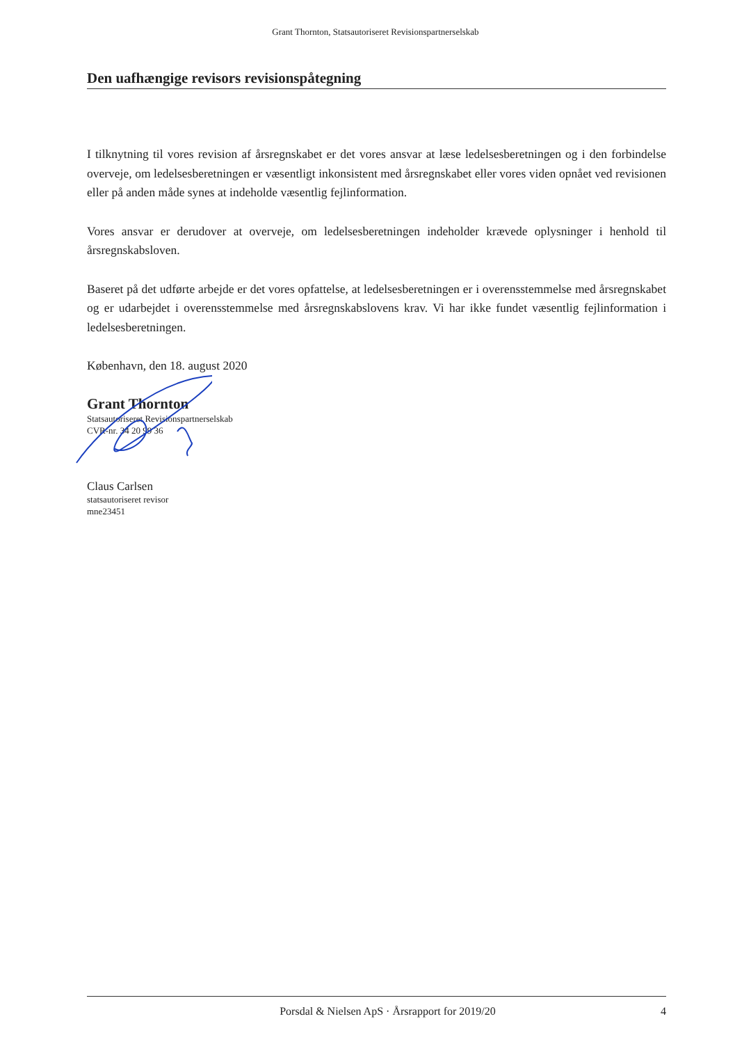Grant Thornton, Statsautoriseret Revisionspartnerselskab
Den uafhængige revisors revisionspåtegning
I tilknytning til vores revision af årsregnskabet er det vores ansvar at læse ledelsesberetningen og i den forbindelse overveje, om ledelsesberetningen er væsentligt inkonsistent med årsregnskabet eller vores viden opnået ved revisionen eller på anden måde synes at indeholde væsentlig fejlinformation.
Vores ansvar er derudover at overveje, om ledelsesberetningen indeholder krævede oplysninger i henhold til årsregnskabsloven.
Baseret på det udførte arbejde er det vores opfattelse, at ledelsesberetningen er i overensstemmelse med årsregnskabet og er udarbejdet i overensstemmelse med årsregnskabslovens krav. Vi har ikke fundet væsentlig fejlinformation i ledelsesberetningen.
København, den 18. august 2020
Grant Thornton
Statsautoriseret Revisionspartnerselskab
CVR-nr. 34 20 99 36
Claus Carlsen
statsautoriseret revisor
mne23451
Porsdal & Nielsen ApS · Årsrapport for 2019/20 4